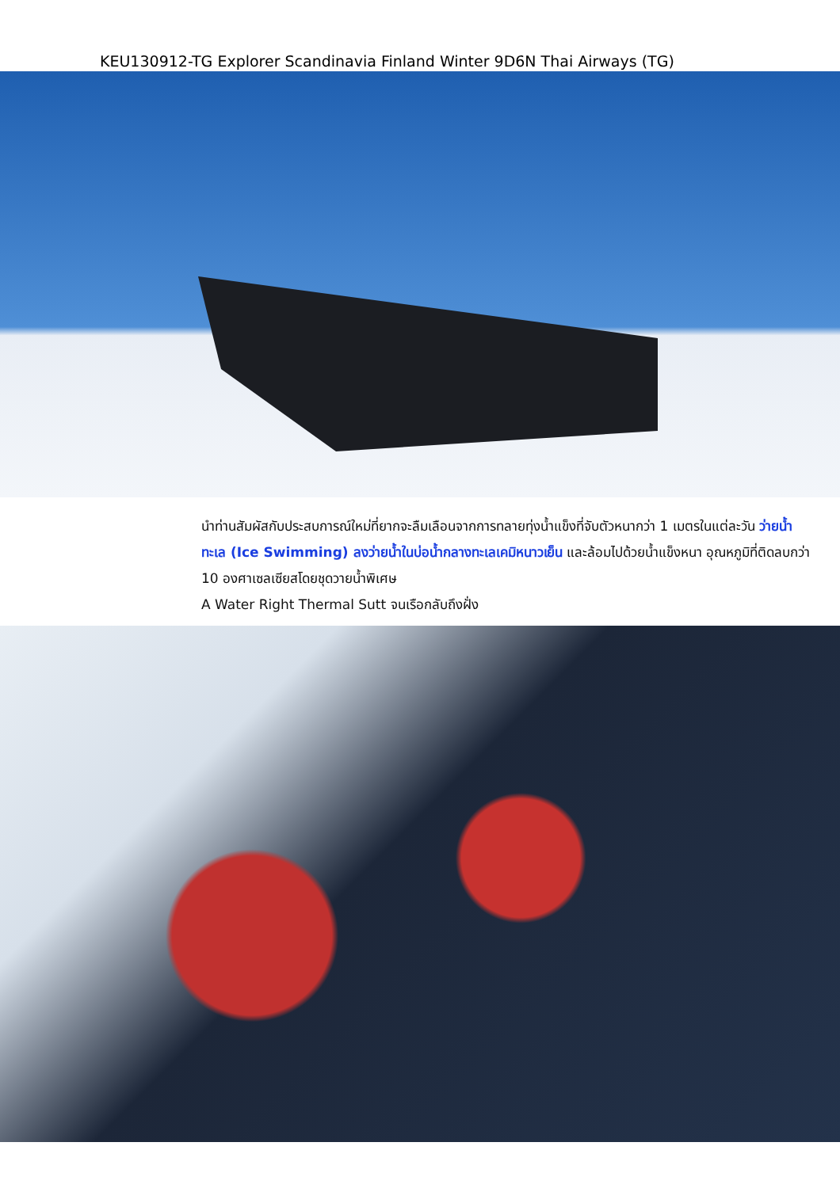KEU130912-TG Explorer Scandinavia Finland Winter 9D6N Thai Airways (TG)
นำท่านสัมผัสกับประสบการณ์ใหม่ที่ยากจะลืมเลือนจากการทลายทุ่งน้ำแข็งที่จับตัวหนากว่า 1 เมตรในแต่ละวัน ว่ายน้ำทะเล (Ice Swimming) ลงว่ายน้ำในบ่อน้ำกลางทะเลเคมิหนาวเย็น และล้อมไปด้วยน้ำแข็งหนา อุณหภูมิที่ติดลบกว่า 10 องศาเซลเซียสโดยชุดวายน้ำพิเศษ
A Water Right Thermal Sutt จนเรือกลับถึงฝั่ง